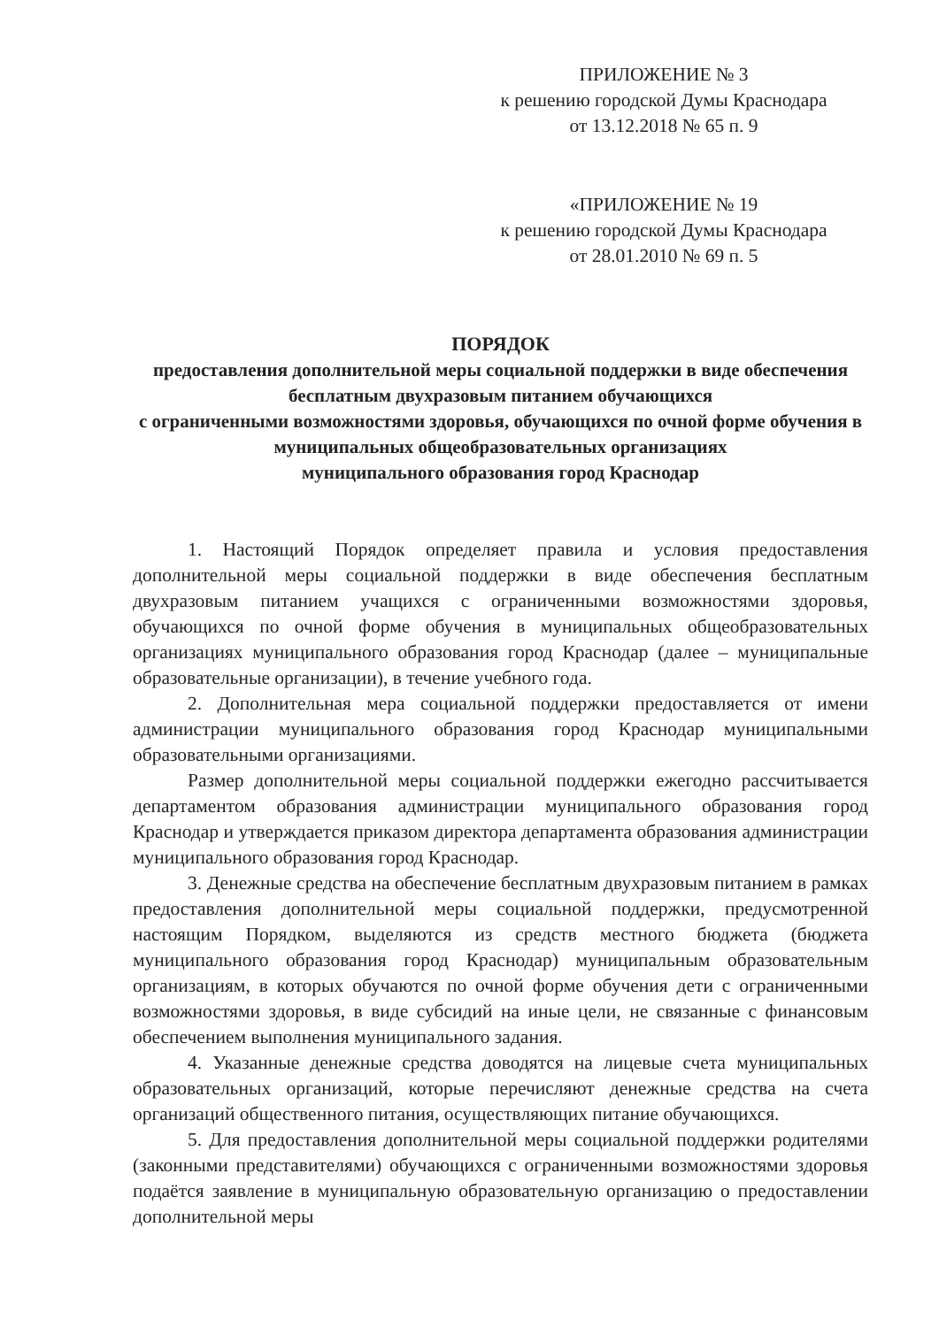ПРИЛОЖЕНИЕ № 3
к решению городской Думы Краснодара
от 13.12.2018 № 65 п. 9
«ПРИЛОЖЕНИЕ № 19
к решению городской Думы Краснодара
от 28.01.2010 № 69 п. 5
ПОРЯДОК
предоставления дополнительной меры социальной поддержки в виде обеспечения бесплатным двухразовым питанием обучающихся
с ограниченными возможностями здоровья, обучающихся по очной форме обучения в муниципальных общеобразовательных организациях
муниципального образования город Краснодар
1. Настоящий Порядок определяет правила и условия предоставления дополнительной меры социальной поддержки в виде обеспечения бесплатным двухразовым питанием учащихся с ограниченными возможностями здоровья, обучающихся по очной форме обучения в муниципальных общеобразовательных организациях муниципального образования город Краснодар (далее – муниципальные образовательные организации), в течение учебного года.
2. Дополнительная мера социальной поддержки предоставляется от имени администрации муниципального образования город Краснодар муниципальными образовательными организациями.
Размер дополнительной меры социальной поддержки ежегодно рассчитывается департаментом образования администрации муниципального образования город Краснодар и утверждается приказом директора департамента образования администрации муниципального образования город Краснодар.
3. Денежные средства на обеспечение бесплатным двухразовым питанием в рамках предоставления дополнительной меры социальной поддержки, предусмотренной настоящим Порядком, выделяются из средств местного бюджета (бюджета муниципального образования город Краснодар) муниципальным образовательным организациям, в которых обучаются по очной форме обучения дети с ограниченными возможностями здоровья, в виде субсидий на иные цели, не связанные с финансовым обеспечением выполнения муниципального задания.
4. Указанные денежные средства доводятся на лицевые счета муниципальных образовательных организаций, которые перечисляют денежные средства на счета организаций общественного питания, осуществляющих питание обучающихся.
5. Для предоставления дополнительной меры социальной поддержки родителями (законными представителями) обучающихся с ограниченными возможностями здоровья подаётся заявление в муниципальную образовательную организацию о предоставлении дополнительной меры